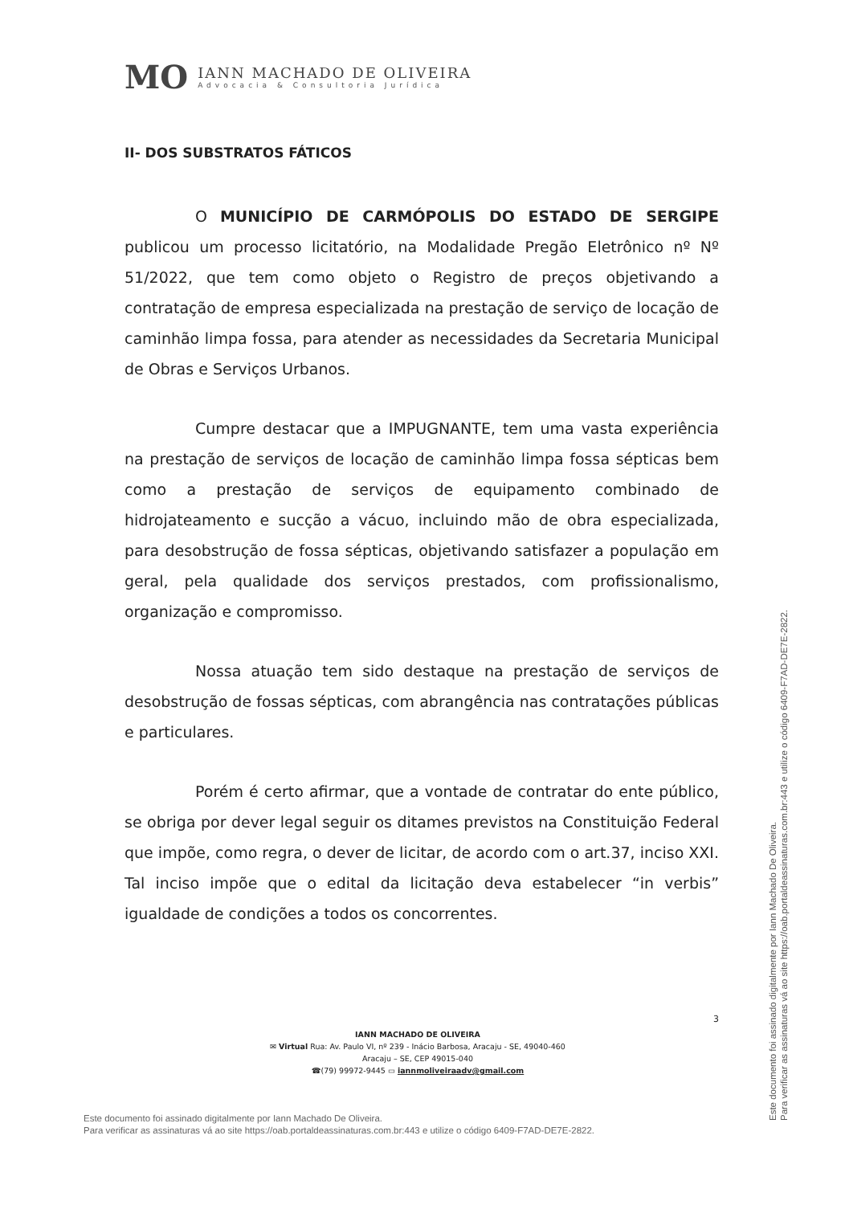MO
IANN MACHADO DE OLIVEIRA
Advocacia & Consultoria Jurídica
II- DOS SUBSTRATOS FÁTICOS
O MUNICÍPIO DE CARMÓPOLIS DO ESTADO DE SERGIPE publicou um processo licitatório, na Modalidade Pregão Eletrônico nº Nº 51/2022, que tem como objeto o Registro de preços objetivando a contratação de empresa especializada na prestação de serviço de locação de caminhão limpa fossa, para atender as necessidades da Secretaria Municipal de Obras e Serviços Urbanos.
Cumpre destacar que a IMPUGNANTE, tem uma vasta experiência na prestação de serviços de locação de caminhão limpa fossa sépticas bem como a prestação de serviços de equipamento combinado de hidrojateamento e sucção a vácuo, incluindo mão de obra especializada, para desobstrução de fossa sépticas, objetivando satisfazer a população em geral, pela qualidade dos serviços prestados, com profissionalismo, organização e compromisso.
Nossa atuação tem sido destaque na prestação de serviços de desobstrução de fossas sépticas, com abrangência nas contratações públicas e particulares.
Porém é certo afirmar, que a vontade de contratar do ente público, se obriga por dever legal seguir os ditames previstos na Constituição Federal que impõe, como regra, o dever de licitar, de acordo com o art.37, inciso XXI. Tal inciso impõe que o edital da licitação deva estabelecer “in verbis” igualdade de condições a todos os concorrentes.
3
IANN MACHADO DE OLIVEIRA
✉ Virtual Rua: Av. Paulo VI, nº 239 - Inácio Barbosa, Aracaju - SE, 49040-460
Aracaju – SE, CEP 49015-040
☎(79) 99972-9445 ▭ iannmoliveiraadv@gmail.com
Este documento foi assinado digitalmente por Iann Machado De Oliveira.
Para verificar as assinaturas vá ao site https://oab.portaldeassinaturas.com.br:443 e utilize o código 6409-F7AD-DE7E-2822.
Este documento foi assinado digitalmente por Iann Machado De Oliveira.
Para verificar as assinaturas vá ao site https://oab.portaldeassinaturas.com.br:443 e utilize o código 6409-F7AD-DE7E-2822.